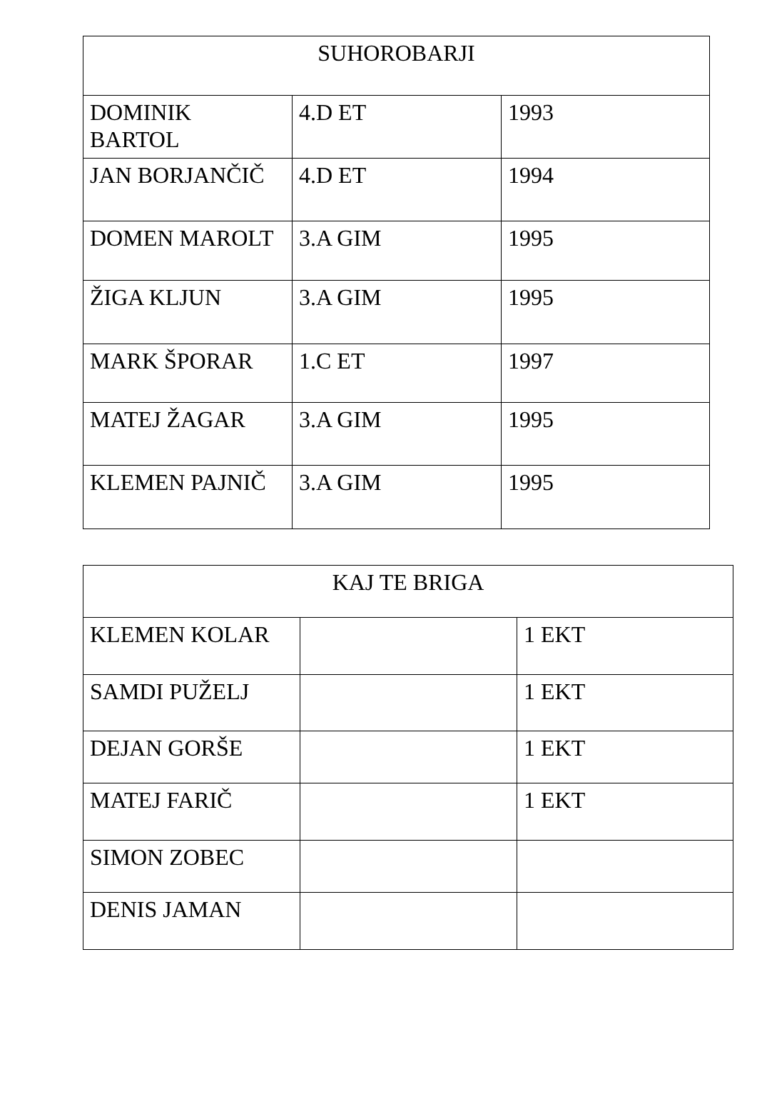| SUHOROBARJI | | |
| --- | --- | --- |
| DOMINIK BARTOL | 4.D ET | 1993 |
| JAN BORJANČIČ | 4.D ET | 1994 |
| DOMEN MAROLT | 3.A GIM | 1995 |
| ŽIGA KLJUN | 3.A GIM | 1995 |
| MARK ŠPORAR | 1.C ET | 1997 |
| MATEJ ŽAGAR | 3.A GIM | 1995 |
| KLEMEN PAJNIČ | 3.A GIM | 1995 |
| KAJ TE BRIGA | | |
| --- | --- | --- |
| KLEMEN KOLAR | | 1 EKT |
| SAMDI PUŽELJ | | 1 EKT |
| DEJAN GORŠE | | 1 EKT |
| MATEJ FARIČ | | 1 EKT |
| SIMON ZOBEC | | |
| DENIS JAMAN | | |